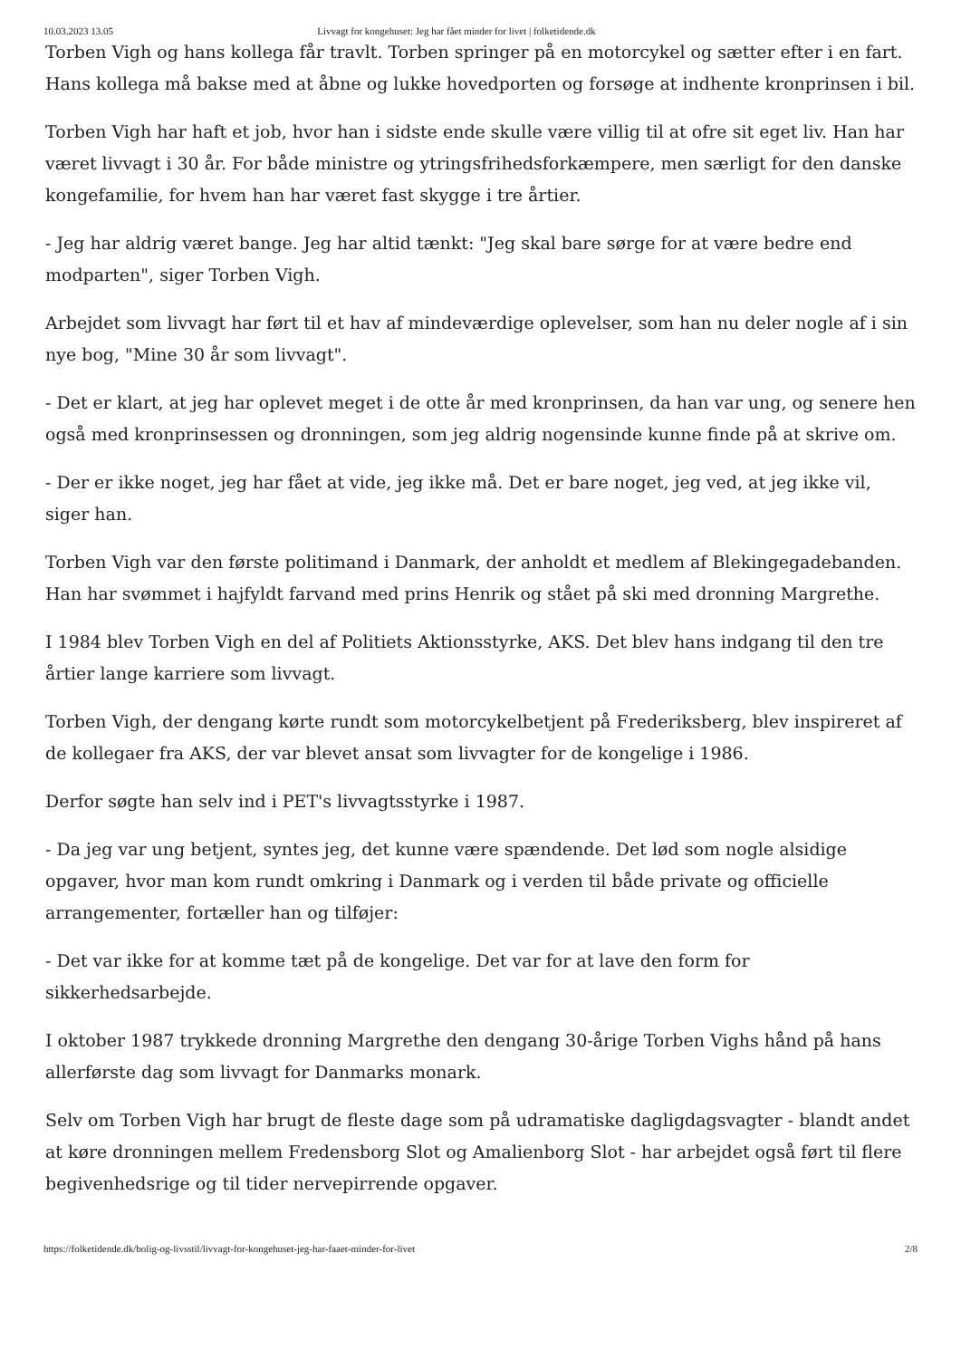10.03.2023 13.05 Livvagt for kongehuset: Jeg har fået minder for livet | folketidende.dk
Torben Vigh og hans kollega får travlt. Torben springer på en motorcykel og sætter efter i en fart. Hans kollega må bakse med at åbne og lukke hovedporten og forsøge at indhente kronprinsen i bil.
Torben Vigh har haft et job, hvor han i sidste ende skulle være villig til at ofre sit eget liv. Han har været livvagt i 30 år. For både ministre og ytringsfrihedsforkæmpere, men særligt for den danske kongefamilie, for hvem han har været fast skygge i tre årtier.
- Jeg har aldrig været bange. Jeg har altid tænkt: "Jeg skal bare sørge for at være bedre end modparten", siger Torben Vigh.
Arbejdet som livvagt har ført til et hav af mindeværdige oplevelser, som han nu deler nogle af i sin nye bog, "Mine 30 år som livvagt".
- Det er klart, at jeg har oplevet meget i de otte år med kronprinsen, da han var ung, og senere hen også med kronprinsessen og dronningen, som jeg aldrig nogensinde kunne finde på at skrive om.
- Der er ikke noget, jeg har fået at vide, jeg ikke må. Det er bare noget, jeg ved, at jeg ikke vil, siger han.
Torben Vigh var den første politimand i Danmark, der anholdt et medlem af Blekingegadebanden. Han har svømmet i hajfyldt farvand med prins Henrik og stået på ski med dronning Margrethe.
I 1984 blev Torben Vigh en del af Politiets Aktionsstyrke, AKS. Det blev hans indgang til den tre årtier lange karriere som livvagt.
Torben Vigh, der dengang kørte rundt som motorcykelbetjent på Frederiksberg, blev inspireret af de kollegaer fra AKS, der var blevet ansat som livvagter for de kongelige i 1986.
Derfor søgte han selv ind i PET's livvagtsstyrke i 1987.
- Da jeg var ung betjent, syntes jeg, det kunne være spændende. Det lød som nogle alsidige opgaver, hvor man kom rundt omkring i Danmark og i verden til både private og officielle arrangementer, fortæller han og tilføjer:
- Det var ikke for at komme tæt på de kongelige. Det var for at lave den form for sikkerhedsarbejde.
I oktober 1987 trykkede dronning Margrethe den dengang 30-årige Torben Vighs hånd på hans allerførste dag som livvagt for Danmarks monark.
Selv om Torben Vigh har brugt de fleste dage som på udramatiske dagligdagsvagter - blandt andet at køre dronningen mellem Fredensborg Slot og Amalienborg Slot - har arbejdet også ført til flere begivenhedsrige og til tider nervepirrende opgaver.
https://folketidende.dk/bolig-og-livsstil/livvagt-for-kongehuset-jeg-har-faaet-minder-for-livet 2/8